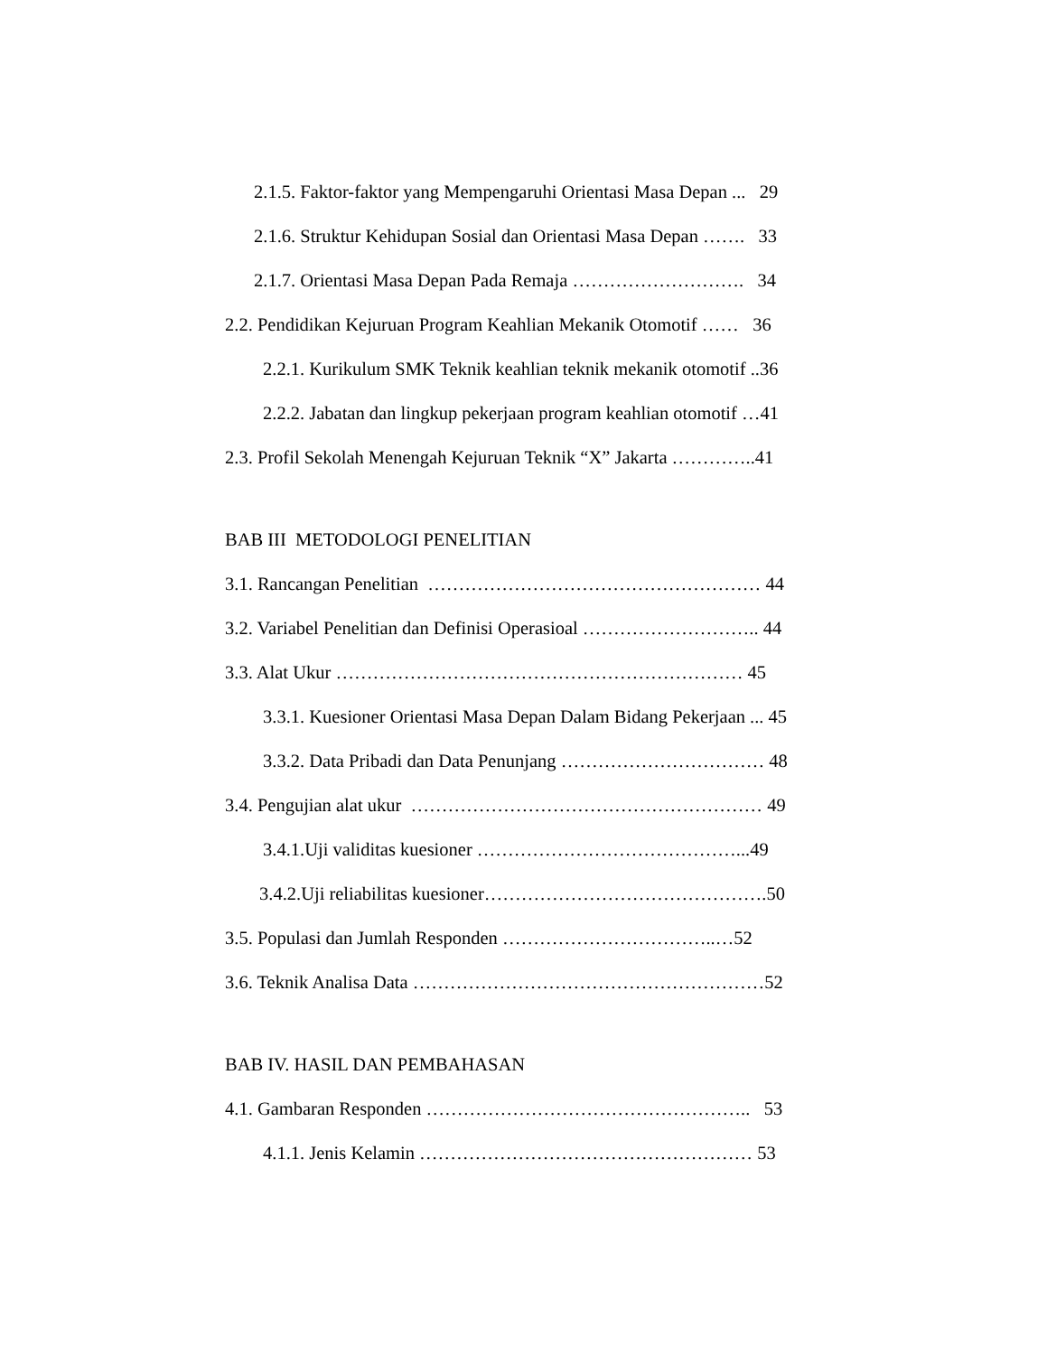2.1.5. Faktor-faktor yang Mempengaruhi Orientasi Masa Depan ... 29
2.1.6. Struktur Kehidupan Sosial dan Orientasi Masa Depan ……. 33
2.1.7. Orientasi Masa Depan Pada Remaja ………………………. 34
2.2. Pendidikan Kejuruan Program Keahlian Mekanik Otomotif …… 36
2.2.1. Kurikulum SMK Teknik keahlian teknik mekanik otomotif ..36
2.2.2. Jabatan dan lingkup pekerjaan program keahlian otomotif …41
2.3. Profil Sekolah Menengah Kejuruan Teknik “X” Jakarta …………..41
BAB III METODOLOGI PENELITIAN
3.1. Rancangan Penelitian ……………………………………………… 44
3.2. Variabel Penelitian dan Definisi Operasioal ……………………….. 44
3.3. Alat Ukur ………………………………………………………… 45
3.3.1. Kuesioner Orientasi Masa Depan Dalam Bidang Pekerjaan ... 45
3.3.2. Data Pribadi dan Data Penunjang …………………………… 48
3.4. Pengujian alat ukur ………………………………………………… 49
3.4.1.Uji validitas kuesioner ……………………………………...49
3.4.2.Uji reliabilitas kuesioner……………………………………….50
3.5. Populasi dan Jumlah Responden ……………………………..…52
3.6. Teknik Analisa Data …………………………………………………52
BAB IV. HASIL DAN PEMBAHASAN
4.1. Gambaran Responden …………………………………………….. 53
4.1.1. Jenis Kelamin ……………………………………………… 53